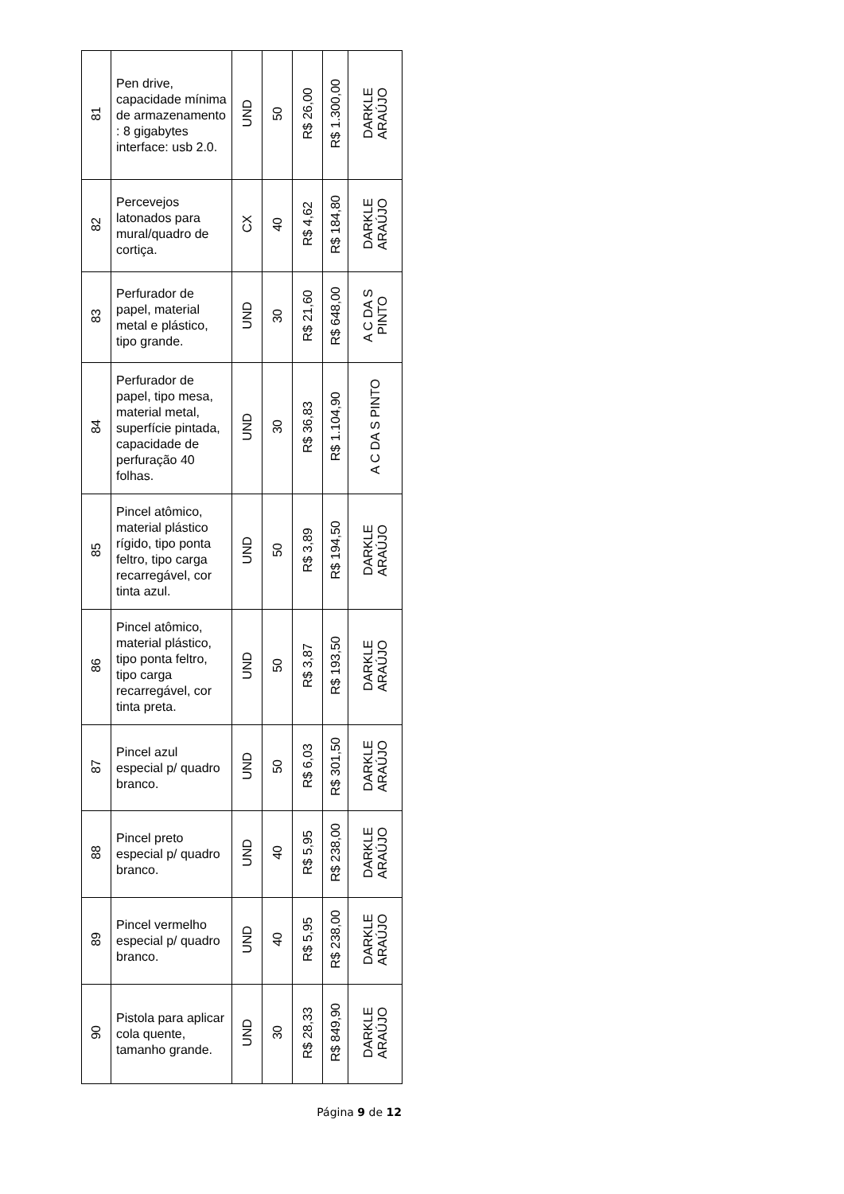| 81 | Pen drive, capacidade mínima de armazenamento : 8 gigabytes interface: usb 2.0. | UND | 50 | R$ 26,00 | R$ 1.300,00 | DARKLE ARAÚJO |
| 82 | Percevejos latonados para mural/quadro de cortiça. | CX | 40 | R$ 4,62 | R$ 184,80 | DARKLE ARAÚJO |
| 83 | Perfurador de papel, material metal e plástico, tipo grande. | UND | 30 | R$ 21,60 | R$ 648,00 | A C DA S PINTO |
| 84 | Perfurador de papel, tipo mesa, material metal, superfície pintada, capacidade de perfuração 40 folhas. | UND | 30 | R$ 36,83 | R$ 1.104,90 | A C DA S PINTO |
| 85 | Pincel atômico, material plástico rígido, tipo ponta feltro, tipo carga recarregável, cor tinta azul. | UND | 50 | R$ 3,89 | R$ 194,50 | DARKLE ARAÚJO |
| 86 | Pincel atômico, material plástico, tipo ponta feltro, tipo carga recarregável, cor tinta preta. | UND | 50 | R$ 3,87 | R$ 193,50 | DARKLE ARAÚJO |
| 87 | Pincel azul especial p/ quadro branco. | UND | 50 | R$ 6,03 | R$ 301,50 | DARKLE ARAÚJO |
| 88 | Pincel preto especial p/ quadro branco. | UND | 40 | R$ 5,95 | R$ 238,00 | DARKLE ARAÚJO |
| 89 | Pincel vermelho especial p/ quadro branco. | UND | 40 | R$ 5,95 | R$ 238,00 | DARKLE ARAÚJO |
| 90 | Pistola para aplicar cola quente, tamanho grande. | UND | 30 | R$ 28,33 | R$ 849,90 | DARKLE ARAÚJO |
Página 9 de 12